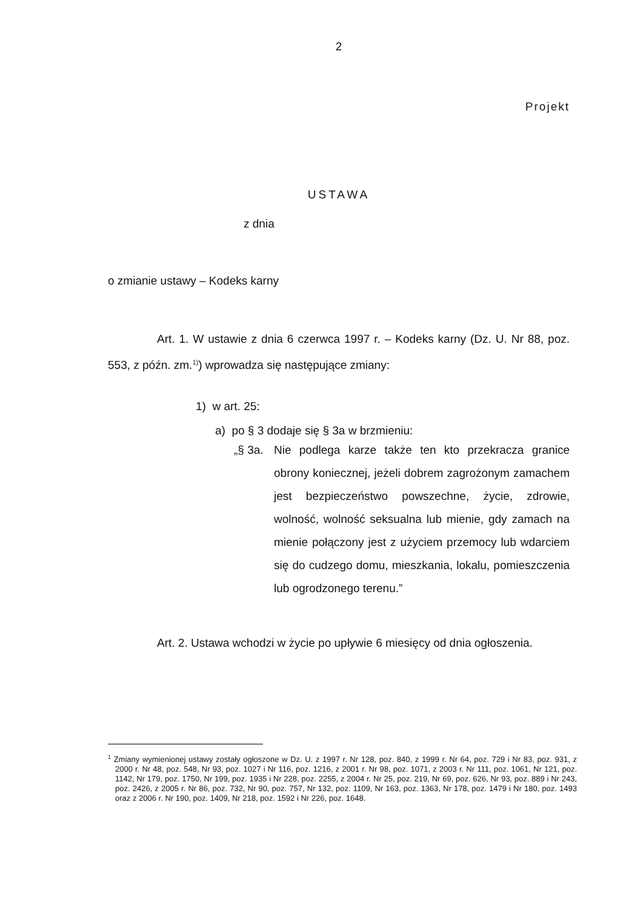2
Projekt
USTAWA
z dnia
o zmianie ustawy – Kodeks karny
Art. 1. W ustawie z dnia 6 czerwca 1997 r. – Kodeks karny (Dz. U. Nr 88, poz. 553, z późn. zm.<sup>1)</sup>) wprowadza się następujące zmiany:
1) w art. 25:
a) po § 3 dodaje się § 3a w brzmieniu:
„§ 3a. Nie podlega karze także ten kto przekracza granice obrony koniecznej, jeżeli dobrem zagrożonym zamachem jest bezpieczeństwo powszechne, życie, zdrowie, wolność, wolność seksualna lub mienie, gdy zamach na mienie połączony jest z użyciem przemocy lub wdarciem się do cudzego domu, mieszkania, lokalu, pomieszczenia lub ogrodzonego terenu.”
Art. 2. Ustawa wchodzi w życie po upływie 6 miesięcy od dnia ogłoszenia.
<sup>1</sup> Zmiany wymienionej ustawy zostały ogłoszone w Dz. U. z 1997 r. Nr 128, poz. 840, z 1999 r. Nr 64, poz. 729 i Nr 83, poz. 931, z 2000 r. Nr 48, poz. 548, Nr 93, poz. 1027 i Nr 116, poz. 1216, z 2001 r. Nr 98, poz. 1071, z 2003 r. Nr 111, poz. 1061, Nr 121, poz. 1142, Nr 179, poz. 1750, Nr 199, poz. 1935 i Nr 228, poz. 2255, z 2004 r. Nr 25, poz. 219, Nr 69, poz. 626, Nr 93, poz. 889 i Nr 243, poz. 2426, z 2005 r. Nr 86, poz. 732, Nr 90, poz. 757, Nr 132, poz. 1109, Nr 163, poz. 1363, Nr 178, poz. 1479 i Nr 180, poz. 1493 oraz z 2006 r. Nr 190, poz. 1409, Nr 218, poz. 1592 i Nr 226, poz. 1648.